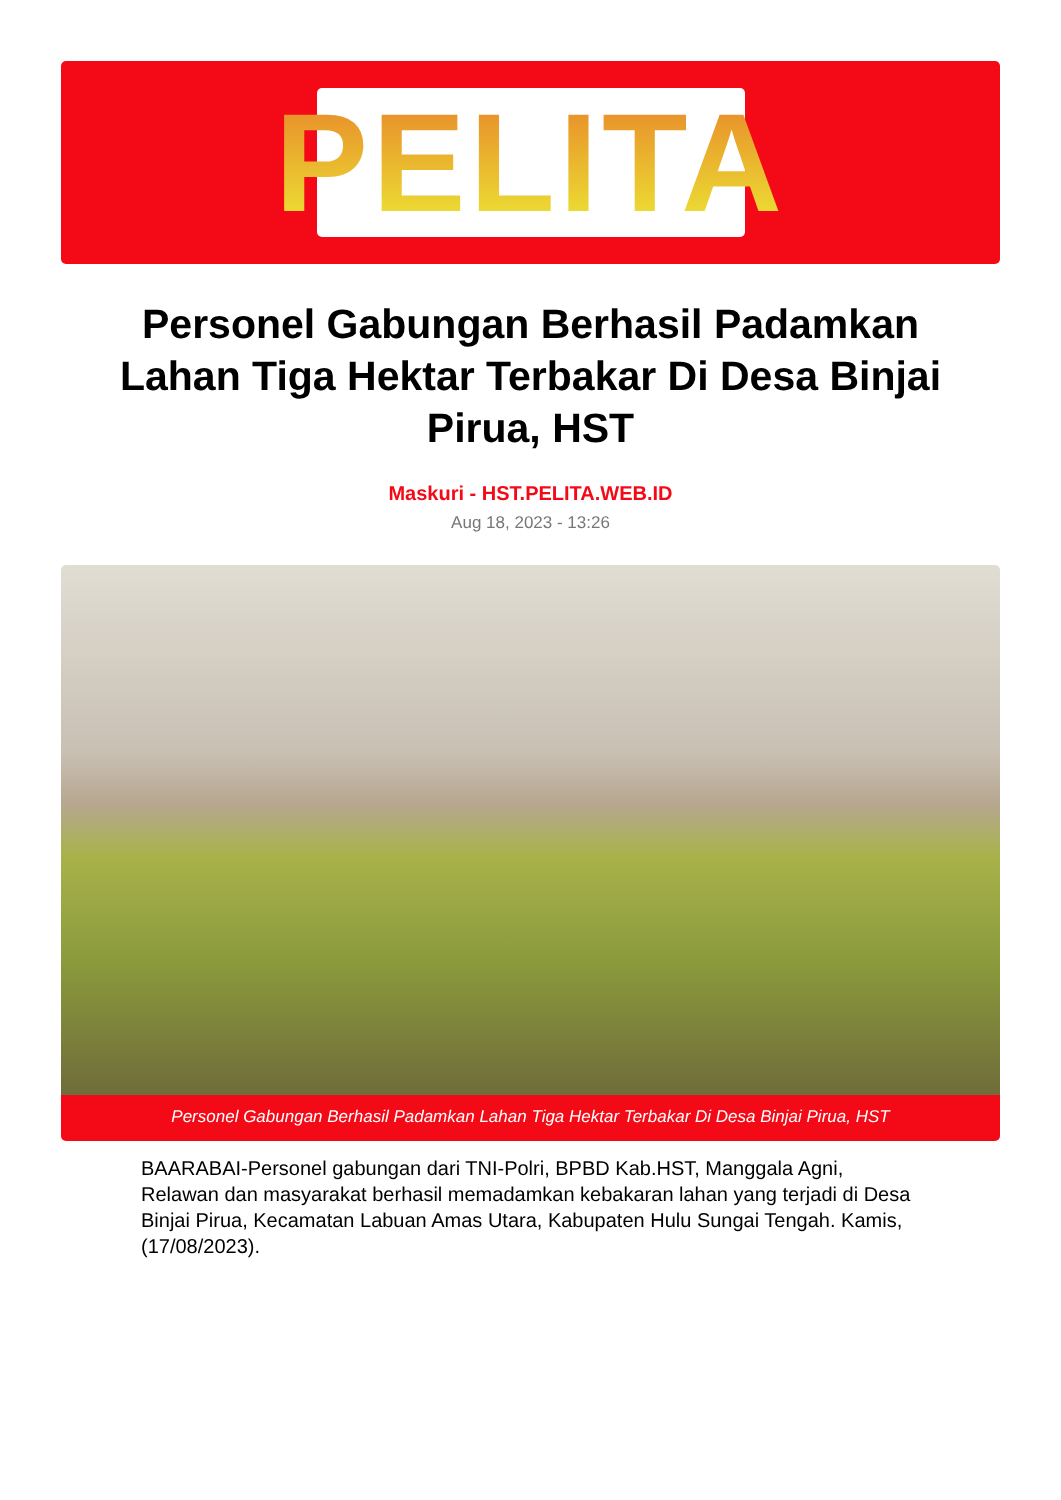PELITA
Personel Gabungan Berhasil Padamkan Lahan Tiga Hektar Terbakar Di Desa Binjai Pirua, HST
Maskuri - HST.PELITA.WEB.ID
Aug 18, 2023 - 13:26
Personel Gabungan Berhasil Padamkan Lahan Tiga Hektar Terbakar Di Desa Binjai Pirua, HST
BAARABAI-Personel gabungan dari TNI-Polri, BPBD Kab.HST, Manggala Agni, Relawan dan masyarakat berhasil memadamkan kebakaran lahan yang terjadi di Desa Binjai Pirua, Kecamatan Labuan Amas Utara, Kabupaten Hulu Sungai Tengah. Kamis, (17/08/2023).